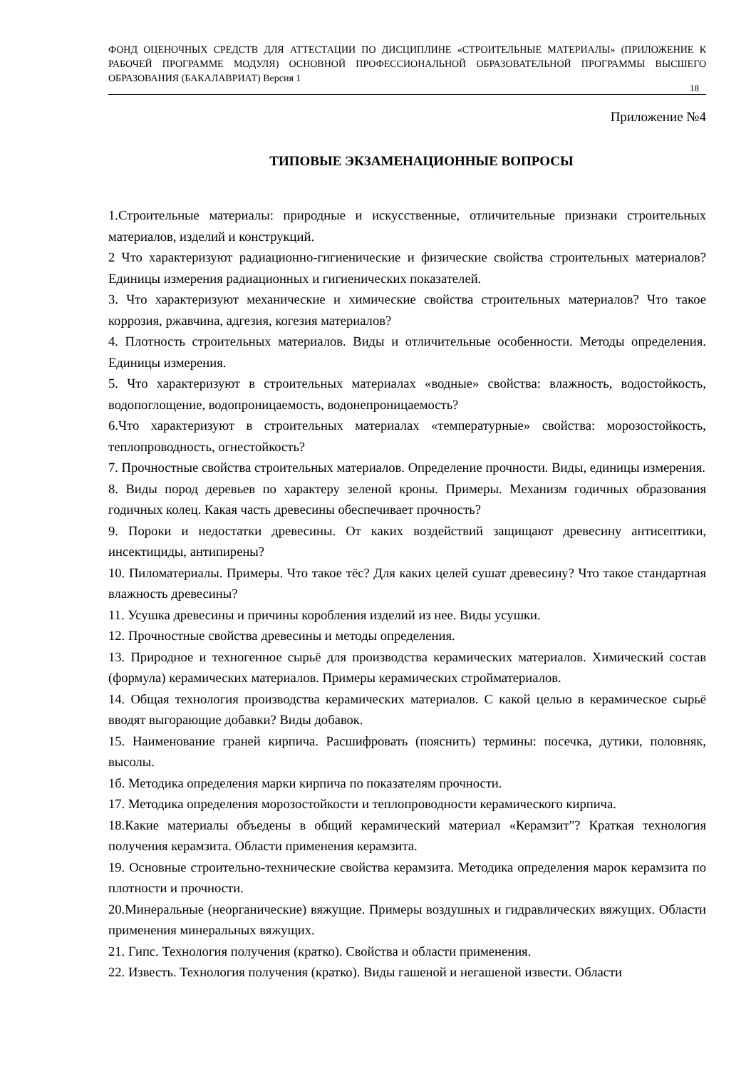ФОНД ОЦЕНОЧНЫХ СРЕДСТВ ДЛЯ АТТЕСТАЦИИ ПО ДИСЦИПЛИНЕ «СТРОИТЕЛЬНЫЕ МАТЕРИАЛЫ» (ПРИЛОЖЕНИЕ К РАБОЧЕЙ ПРОГРАММЕ МОДУЛЯ) ОСНОВНОЙ ПРОФЕССИОНАЛЬНОЙ ОБРАЗОВАТЕЛЬНОЙ ПРОГРАММЫ ВЫСШЕГО ОБРАЗОВАНИЯ (БАКАЛАВРИАТ) Версия 1
18
Приложение №4
ТИПОВЫЕ ЭКЗАМЕНАЦИОННЫЕ ВОПРОСЫ
1.Строительные материалы: природные и искусственные, отличительные признаки строительных материалов, изделий и конструкций.
2 Что характеризуют радиационно-гигиенические и физические свойства строительных материалов? Единицы измерения радиационных и гигиенических показателей.
3. Что характеризуют механические и химические свойства строительных материалов? Что такое коррозия, ржавчина, адгезия, когезия материалов?
4. Плотность строительных материалов. Виды и отличительные особенности. Методы определения. Единицы измерения.
5. Что характеризуют в строительных материалах «водные» свойства: влажность, водостойкость, водопоглощение, водопроницаемость, водонепроницаемость?
6.Что характеризуют в строительных материалах «температурные» свойства: морозостойкость, теплопроводность, огнестойкость?
7. Прочностные свойства строительных материалов. Определение прочности. Виды, единицы измерения.
8. Виды пород деревьев по характеру зеленой кроны. Примеры. Механизм годичных образования годичных колец. Какая часть древесины обеспечивает прочность?
9. Пороки и недостатки древесины. От каких воздействий защищают древесину антисептики, инсектициды, антипирены?
10. Пиломатериалы. Примеры. Что такое тёс? Для каких целей сушат древесину? Что такое стандартная влажность древесины?
11. Усушка древесины и причины коробления изделий из нее. Виды усушки.
12. Прочностные свойства древесины и методы определения.
13. Природное и техногенное сырьё для производства керамических материалов. Химический состав (формула) керамических материалов. Примеры керамических стройматериалов.
14. Общая технология производства керамических материалов. С какой целью в керамическое сырьё вводят выгорающие добавки? Виды добавок.
15. Наименование граней кирпича. Расшифровать (пояснить) термины: посечка, дутики, половняк, высолы.
1б. Методика определения марки кирпича по показателям прочности.
17. Методика определения морозостойкости и теплопроводности керамического кирпича.
18.Какие материалы объедены в общий керамический материал «Керамзит"? Краткая технология получения керамзита. Области применения керамзита.
19. Основные строительно-технические свойства керамзита. Методика определения марок керамзита по плотности и прочности.
20.Минеральные (неорганические) вяжущие. Примеры воздушных и гидравлических вяжущих. Области применения минеральных вяжущих.
21. Гипс. Технология получения (кратко). Свойства и области применения.
22. Известь. Технология получения (кратко). Виды гашеной и негашеной извести. Области